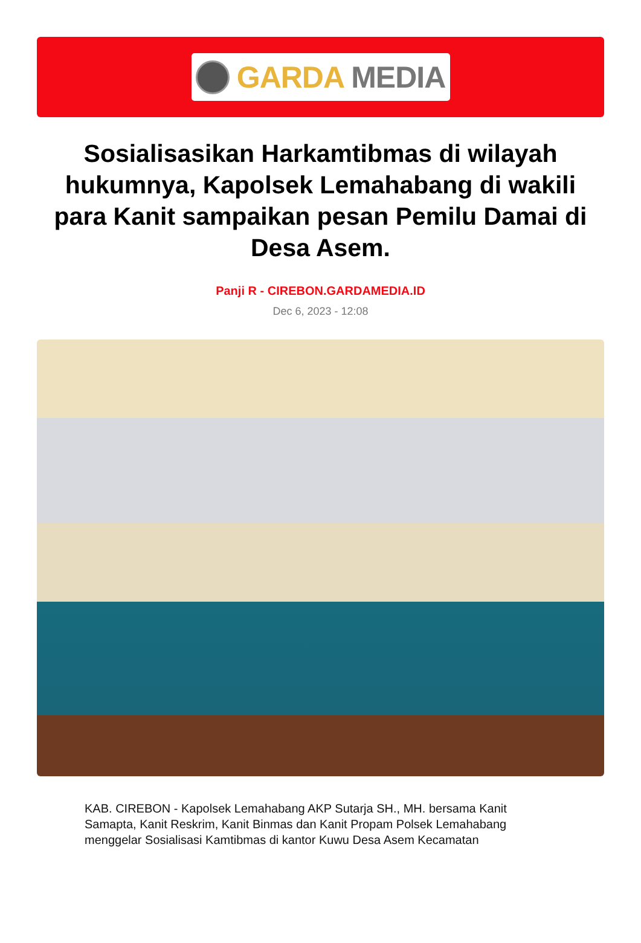GARDA MEDIA
Sosialisasikan Harkamtibmas di wilayah hukumnya, Kapolsek Lemahabang di wakili para Kanit sampaikan pesan Pemilu Damai di Desa Asem.
Panji R - CIREBON.GARDAMEDIA.ID
Dec 6, 2023 - 12:08
KAB. CIREBON - Kapolsek Lemahabang AKP Sutarja SH., MH. bersama Kanit Samapta, Kanit Reskrim, Kanit Binmas dan Kanit Propam Polsek Lemahabang menggelar Sosialisasi Kamtibmas di kantor Kuwu Desa Asem Kecamatan